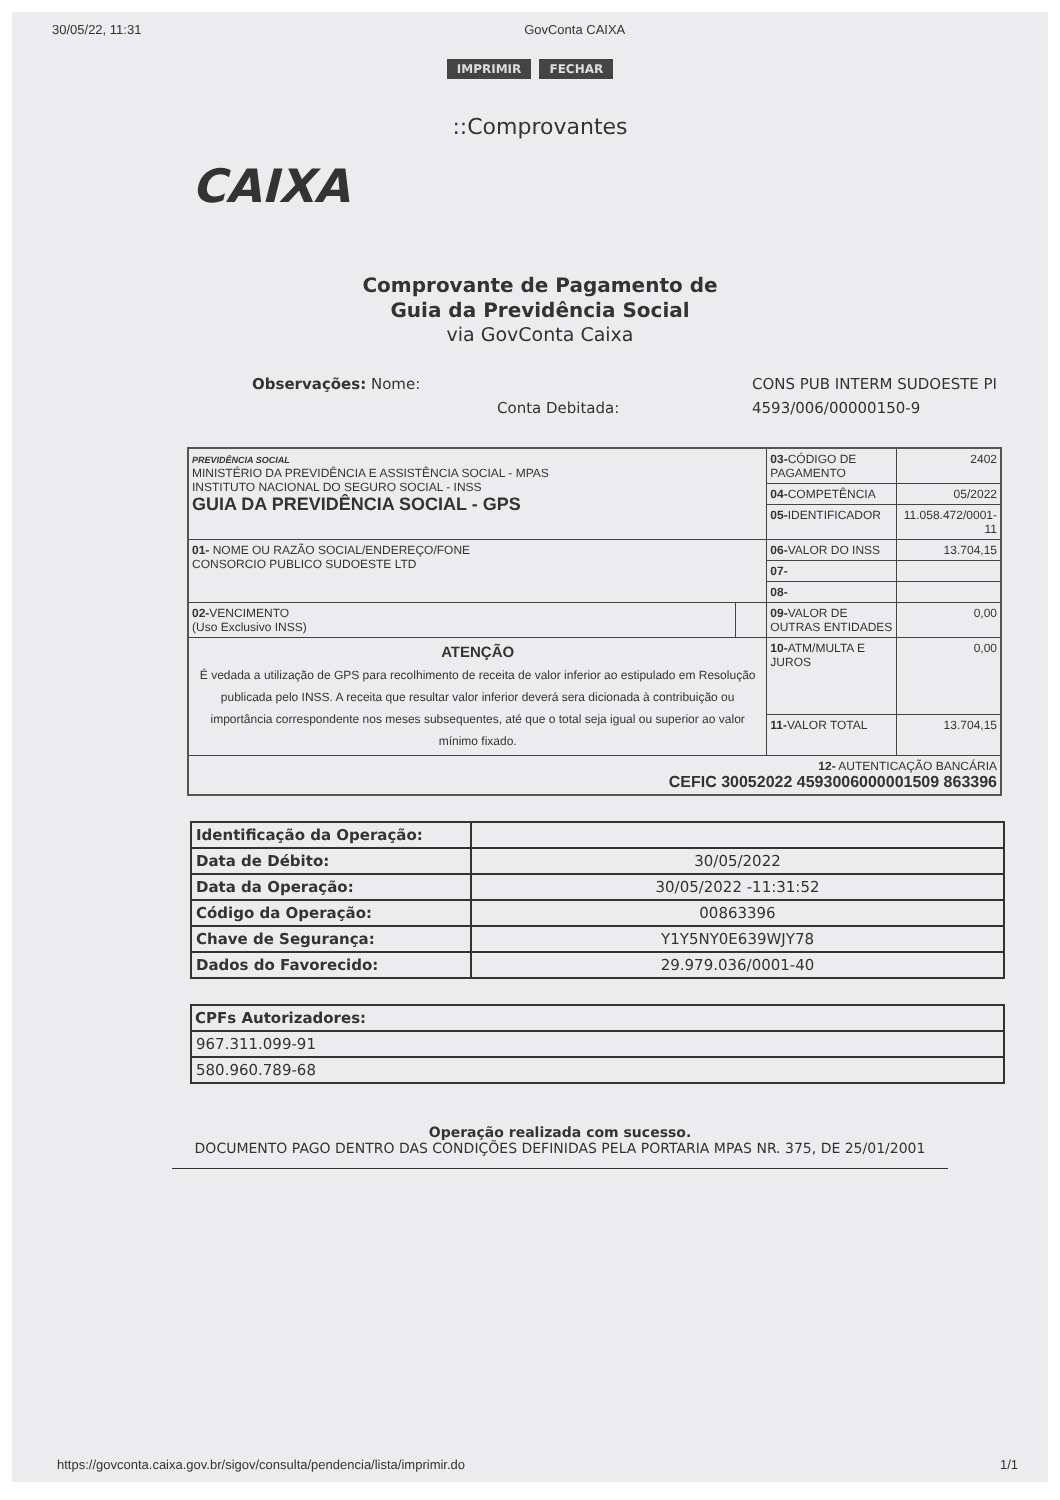30/05/22, 11:31 GovConta CAIXA
IMPRIMIR FECHAR
::Comprovantes
CAIXA
Comprovante de Pagamento de
Guia da Previdência Social
via GovConta Caixa
Observações: Nome: CONS PUB INTERM SUDOESTE PI Conta Debitada: 4593/006/00000150-9
| PREVIDÊNCIA SOCIAL MINISTÉRIO DA PREVIDÊNCIA E ASSISTÊNCIA SOCIAL - MPAS INSTITUTO NACIONAL DO SEGURO SOCIAL - INSS GUIA DA PREVIDÊNCIA SOCIAL - GPS | | 03- CÓDIGO DE PAGAMENTO | 2402 |
| | | 04- COMPETÊNCIA | 05/2022 |
| | | 05- IDENTIFICADOR | 11.058.472/0001-11 |
| 01- NOME OU RAZÃO SOCIAL/ENDEREÇO/FONE CONSORCIO PUBLICO SUDOESTE LTD | | 06- VALOR DO INSS | 13.704,15 |
| | | 07- | |
| | | 08- | |
| 02- VENCIMENTO (Uso Exclusivo INSS) | | 09- VALOR DE OUTRAS ENTIDADES | 0,00 |
| ATENÇÃO É vedada a utilização de GPS para recolhimento de receita de valor inferior ao estipulado em Resolução publicada pelo INSS. A receita que resultar valor inferior deverá sera dicionada à contribuição ou importância correspondente nos meses subsequentes, até que o total seja igual ou superior ao valor mínimo fixado. | | 10- ATM/MULTA E JUROS | 0,00 |
| | | 11- VALOR TOTAL | 13.704,15 |
| 12- AUTENTICAÇÃO BANCÁRIA CEFIC 30052022 4593006000001509 863396 | | | |
| Identificação da Operação: | |
| Data de Débito: | 30/05/2022 |
| Data da Operação: | 30/05/2022 -11:31:52 |
| Código da Operação: | 00863396 |
| Chave de Segurança: | Y1Y5NY0E639WJY78 |
| Dados do Favorecido: | 29.979.036/0001-40 |
| CPFs Autorizadores: |
| --- |
| 967.311.099-91 |
| 580.960.789-68 |
Operação realizada com sucesso.
DOCUMENTO PAGO DENTRO DAS CONDIÇÕES DEFINIDAS PELA PORTARIA MPAS NR. 375, DE 25/01/2001
https://govconta.caixa.gov.br/sigov/consulta/pendencia/lista/imprimir.do 1/1